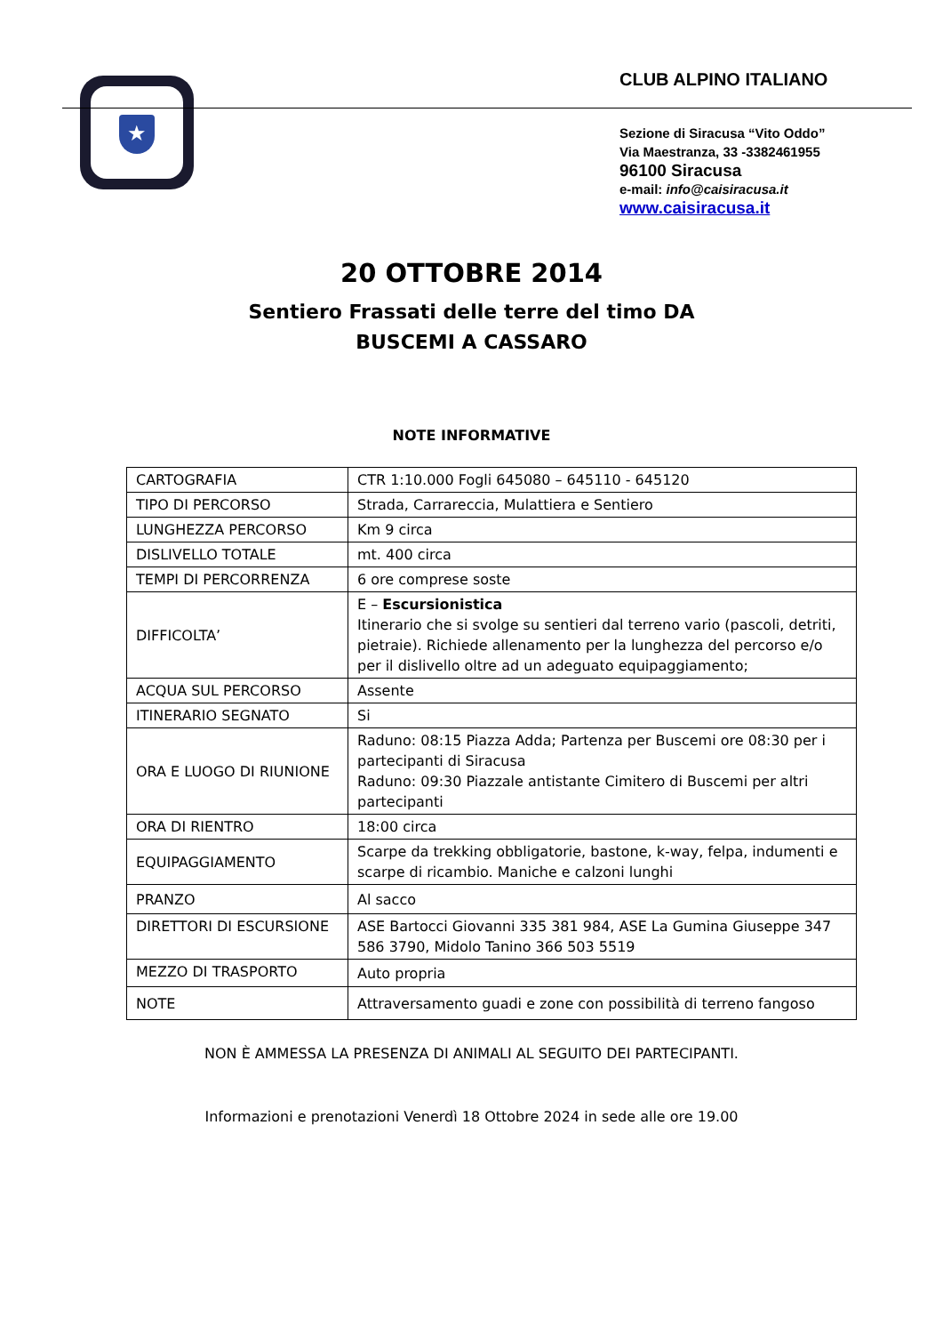★
CLUB ALPINO ITALIANO
Sezione di Siracusa “Vito Oddo”
Via Maestranza, 33 -3382461955
96100 Siracusa
e-mail: info@caisiracusa.it
www.caisiracusa.it
20 OTTOBRE 2014
Sentiero Frassati delle terre del timo DA
BUSCEMI A CASSARO
NOTE INFORMATIVE
| CARTOGRAFIA | CTR 1:10.000 Fogli 645080 – 645110 - 645120 |
| TIPO DI PERCORSO | Strada, Carrareccia, Mulattiera e Sentiero |
| LUNGHEZZA PERCORSO | Km 9 circa |
| DISLIVELLO TOTALE | mt. 400 circa |
| TEMPI DI PERCORRENZA | 6 ore comprese soste |
| DIFFICOLTA’ | E – Escursionistica Itinerario che si svolge su sentieri dal terreno vario (pascoli, detriti, pietraie). Richiede allenamento per la lunghezza del percorso e/o per il dislivello oltre ad un adeguato equipaggiamento; |
| ACQUA SUL PERCORSO | Assente |
| ITINERARIO SEGNATO | Si |
| ORA E LUOGO DI RIUNIONE | Raduno: 08:15 Piazza Adda; Partenza per Buscemi ore 08:30 per i partecipanti di Siracusa Raduno: 09:30 Piazzale antistante Cimitero di Buscemi per altri partecipanti |
| ORA DI RIENTRO | 18:00 circa |
| EQUIPAGGIAMENTO | Scarpe da trekking obbligatorie, bastone, k-way, felpa, indumenti e scarpe di ricambio. Maniche e calzoni lunghi |
| PRANZO | Al sacco |
| DIRETTORI DI ESCURSIONE | ASE Bartocci Giovanni 335 381 984, ASE La Gumina Giuseppe 347 586 3790, Midolo Tanino 366 503 5519 |
| MEZZO DI TRASPORTO | Auto propria |
| NOTE | Attraversamento guadi e zone con possibilità di terreno fangoso |
NON È AMMESSA LA PRESENZA DI ANIMALI AL SEGUITO DEI PARTECIPANTI.
Informazioni e prenotazioni Venerdì 18 Ottobre 2024 in sede alle ore 19.00